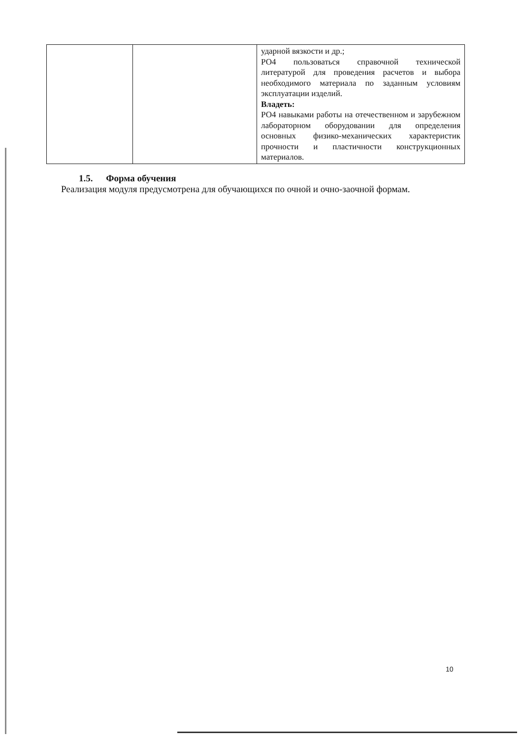| | | ударной вязкости и др.; РО4 пользоваться справочной технической литературой для проведения расчетов и выбора необходимого материала по заданным условиям эксплуатации изделий. Владеть: РО4 навыками работы на отечественном и зарубежном лабораторном оборудовании для определения основных физико-механических характеристик прочности и пластичности конструкционных материалов. |
1.5. Форма обучения
Реализация модуля предусмотрена для обучающихся по очной и очно-заочной формам.
10